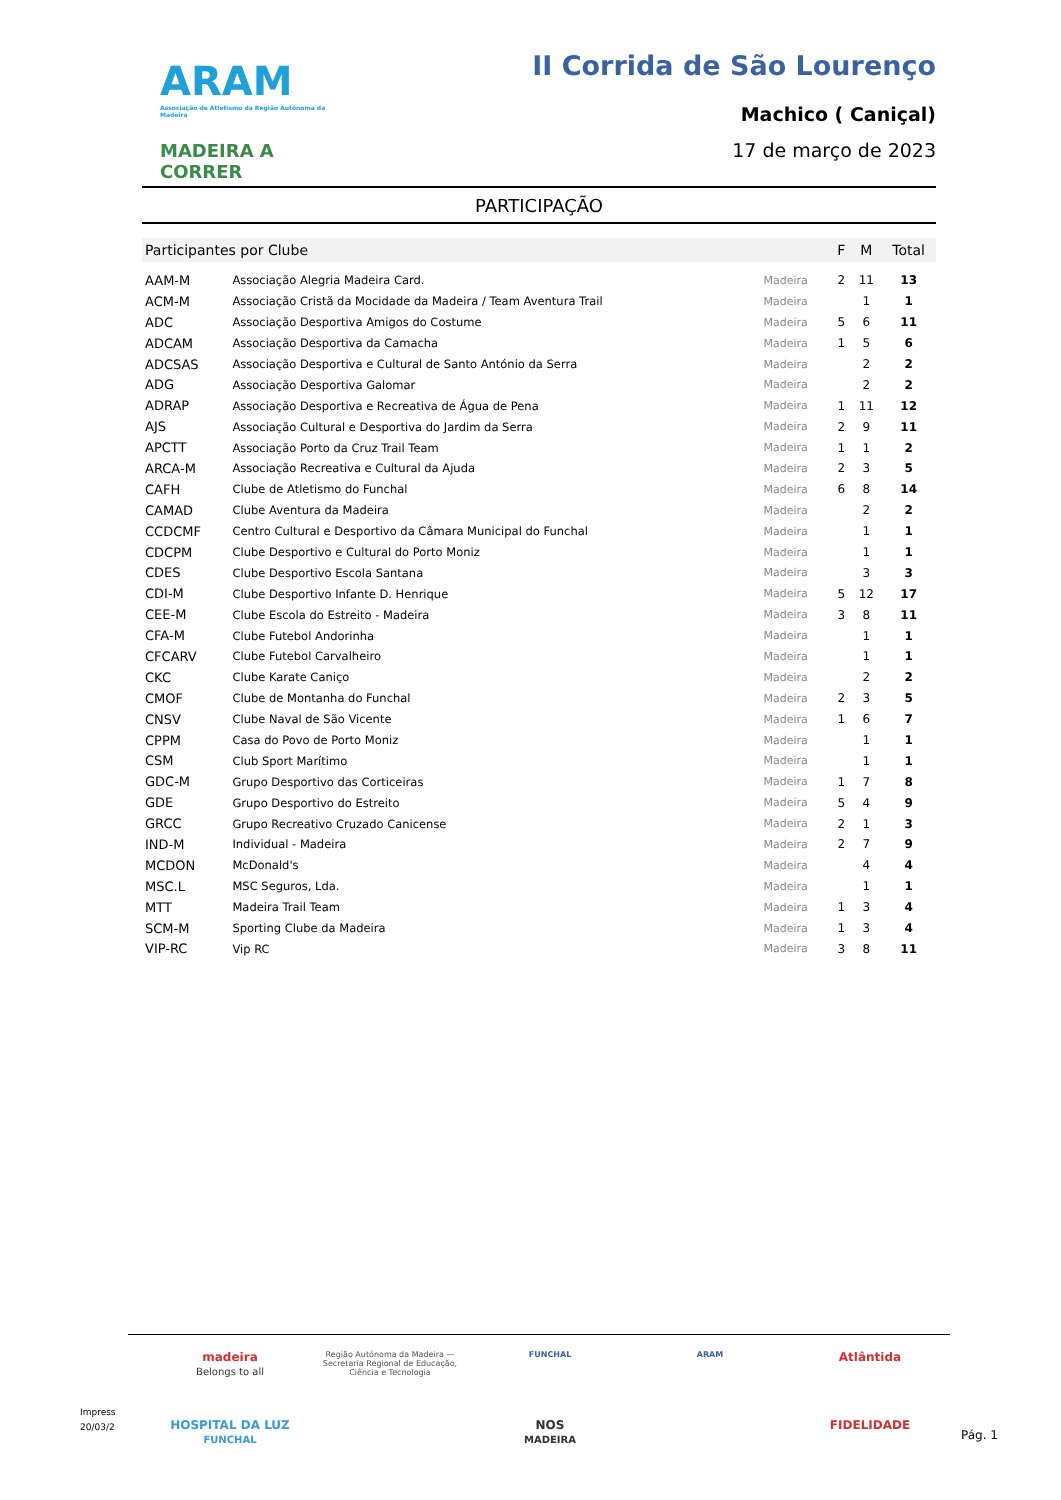ARAM
Associação de Atletismo da Região Autónoma da Madeira
MADEIRA A CORRER
II Corrida de São Lourenço
Machico ( Caniçal)
17 de março de 2023
PARTICIPAÇÃO
| Participantes por Clube | | | F | M | Total |
| --- | --- | --- | --- | --- | --- |
| AAM-M | Associação Alegria Madeira Card. | Madeira | 2 | 11 | 13 |
| ACM-M | Associação Cristã da Mocidade da Madeira / Team Aventura Trail | Madeira | | 1 | 1 |
| ADC | Associação Desportiva Amigos do Costume | Madeira | 5 | 6 | 11 |
| ADCAM | Associação Desportiva da Camacha | Madeira | 1 | 5 | 6 |
| ADCSAS | Associação Desportiva e Cultural de Santo António da Serra | Madeira | | 2 | 2 |
| ADG | Associação Desportiva Galomar | Madeira | | 2 | 2 |
| ADRAP | Associação Desportiva e Recreativa de Água de Pena | Madeira | 1 | 11 | 12 |
| AJS | Associação Cultural e Desportiva do Jardim da Serra | Madeira | 2 | 9 | 11 |
| APCTT | Associação Porto da Cruz Trail Team | Madeira | 1 | 1 | 2 |
| ARCA-M | Associação Recreativa e Cultural da Ajuda | Madeira | 2 | 3 | 5 |
| CAFH | Clube de Atletismo do Funchal | Madeira | 6 | 8 | 14 |
| CAMAD | Clube Aventura da Madeira | Madeira | | 2 | 2 |
| CCDCMF | Centro Cultural e Desportivo da Câmara Municipal do Funchal | Madeira | | 1 | 1 |
| CDCPM | Clube Desportivo e Cultural do Porto Moniz | Madeira | | 1 | 1 |
| CDES | Clube Desportivo Escola Santana | Madeira | | 3 | 3 |
| CDI-M | Clube Desportivo Infante D. Henrique | Madeira | 5 | 12 | 17 |
| CEE-M | Clube Escola do Estreito - Madeira | Madeira | 3 | 8 | 11 |
| CFA-M | Clube Futebol Andorinha | Madeira | | 1 | 1 |
| CFCARV | Clube Futebol Carvalheiro | Madeira | | 1 | 1 |
| CKC | Clube Karate Caniço | Madeira | | 2 | 2 |
| CMOF | Clube de Montanha do Funchal | Madeira | 2 | 3 | 5 |
| CNSV | Clube Naval de São Vicente | Madeira | 1 | 6 | 7 |
| CPPM | Casa do Povo de Porto Moniz | Madeira | | 1 | 1 |
| CSM | Club Sport Marítimo | Madeira | | 1 | 1 |
| GDC-M | Grupo Desportivo das Corticeiras | Madeira | 1 | 7 | 8 |
| GDE | Grupo Desportivo do Estreito | Madeira | 5 | 4 | 9 |
| GRCC | Grupo Recreativo Cruzado Canicense | Madeira | 2 | 1 | 3 |
| IND-M | Individual - Madeira | Madeira | 2 | 7 | 9 |
| MCDON | McDonald's | Madeira | | 4 | 4 |
| MSC.L | MSC Seguros, Lda. | Madeira | | 1 | 1 |
| MTT | Madeira Trail Team | Madeira | 1 | 3 | 4 |
| SCM-M | Sporting Clube da Madeira | Madeira | 1 | 3 | 4 |
| VIP-RC | Vip RC | Madeira | 3 | 8 | 11 |
madeira
Belongs to all Região Autónoma da Madeira — Secretaria Regional de Educação, Ciência e Tecnologia FUNCHAL ARAM Atlântida HOSPITAL DA LUZ
FUNCHAL NOS
MADEIRA FIDELIDADE
Impress
20/03/2
Pág. 1